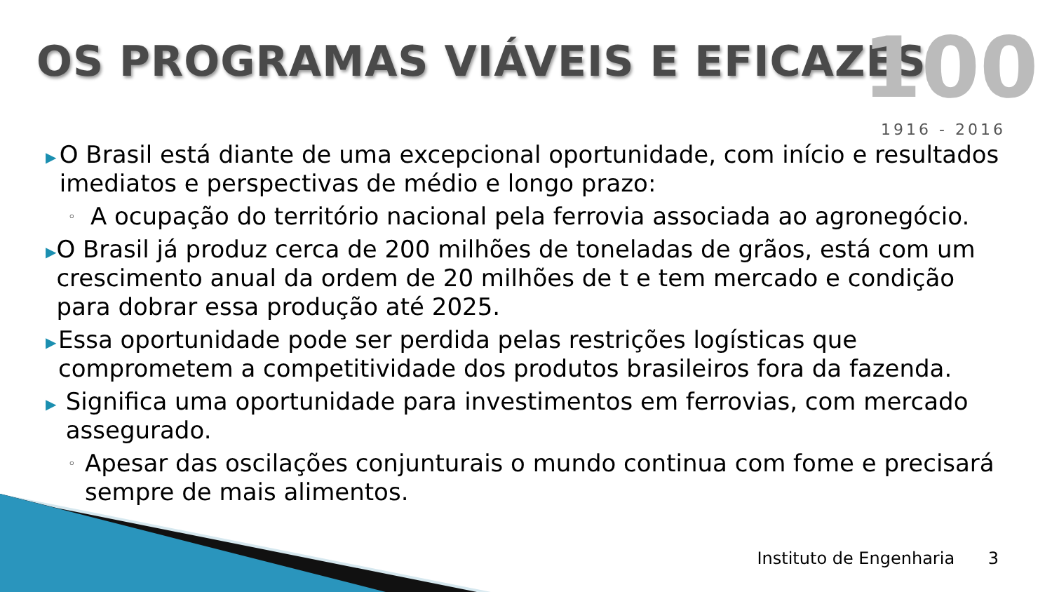OS PROGRAMAS VIÁVEIS E EFICAZES
100
1916 - 2016
▶
O Brasil está diante de uma excepcional oportunidade, com início e resultados imediatos e perspectivas de médio e longo prazo:
◦
A ocupação do território nacional pela ferrovia associada ao agronegócio.
▶
O Brasil já produz cerca de 200 milhões de toneladas de grãos, está com um crescimento anual da ordem de 20 milhões de t e tem mercado e condição para dobrar essa produção até 2025.
▶
Essa oportunidade pode ser perdida pelas restrições logísticas que comprometem a competitividade dos produtos brasileiros fora da fazenda.
▶
Significa uma oportunidade para investimentos em ferrovias, com mercado assegurado.
◦
Apesar das oscilações conjunturais o mundo continua com fome e precisará sempre de mais alimentos.
Instituto de Engenharia 3